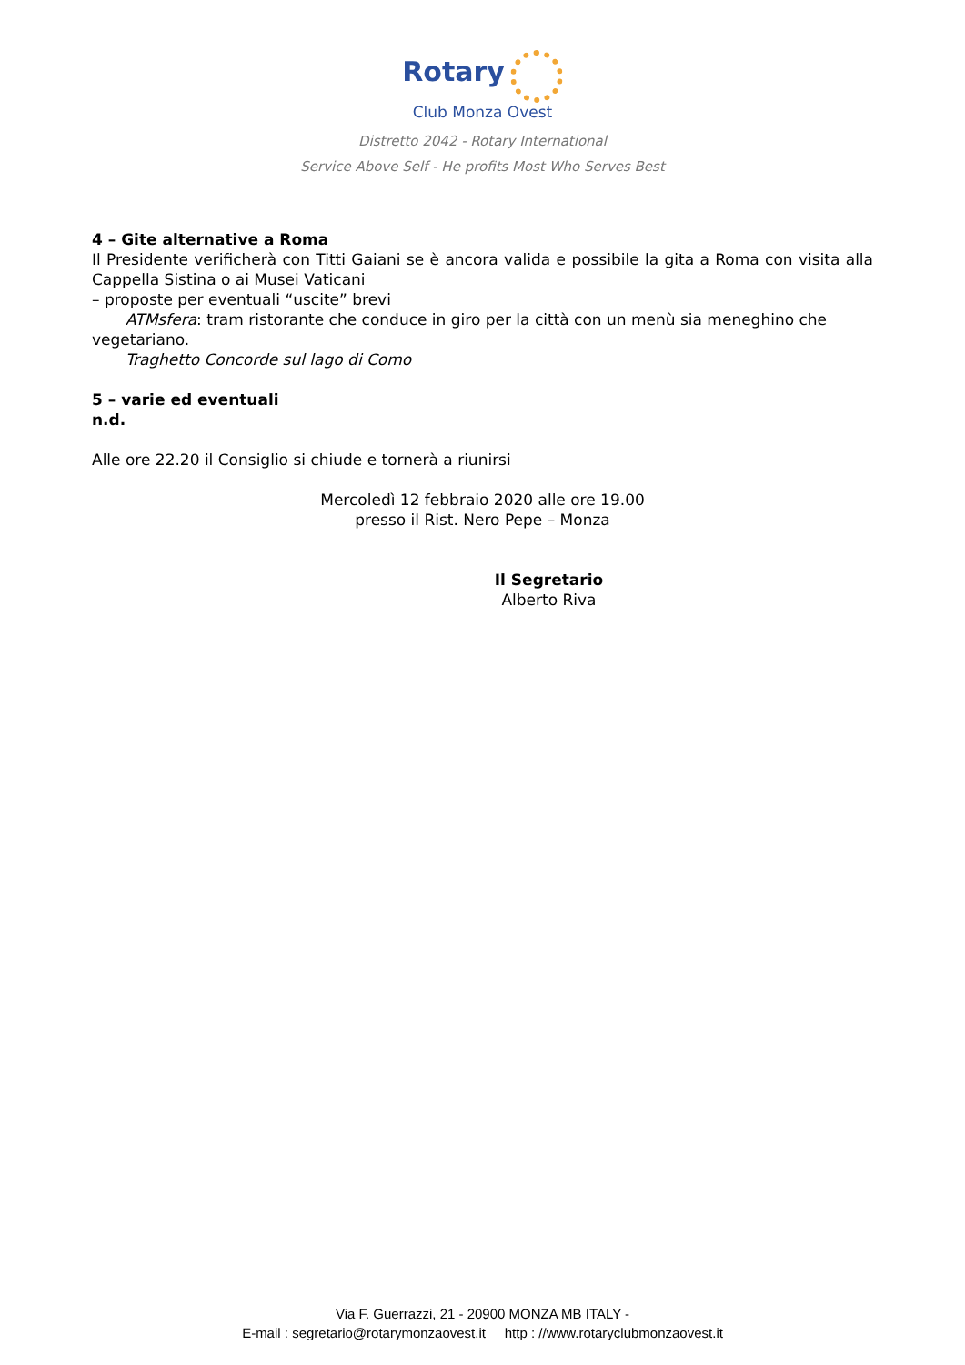Rotary
Club Monza Ovest
Distretto 2042 - Rotary International
Service Above Self - He profits Most Who Serves Best
4 – Gite alternative a Roma
Il Presidente verificherà con Titti Gaiani se è ancora valida e possibile la gita a Roma con visita alla Cappella Sistina o ai Musei Vaticani
– proposte per eventuali “uscite” brevi
ATMsfera: tram ristorante che conduce in giro per la città con un menù sia meneghino che
vegetariano.
Traghetto Concorde sul lago di Como
5 – varie ed eventuali
n.d.
Alle ore 22.20 il Consiglio si chiude e tornerà a riunirsi
Mercoledì 12 febbraio 2020 alle ore 19.00
presso il Rist. Nero Pepe – Monza
Il Segretario
Alberto Riva
Via F. Guerrazzi, 21 - 20900 MONZA MB ITALY -
E-mail : segretario@rotarymonzaovest.it http : //www.rotaryclubmonzaovest.it